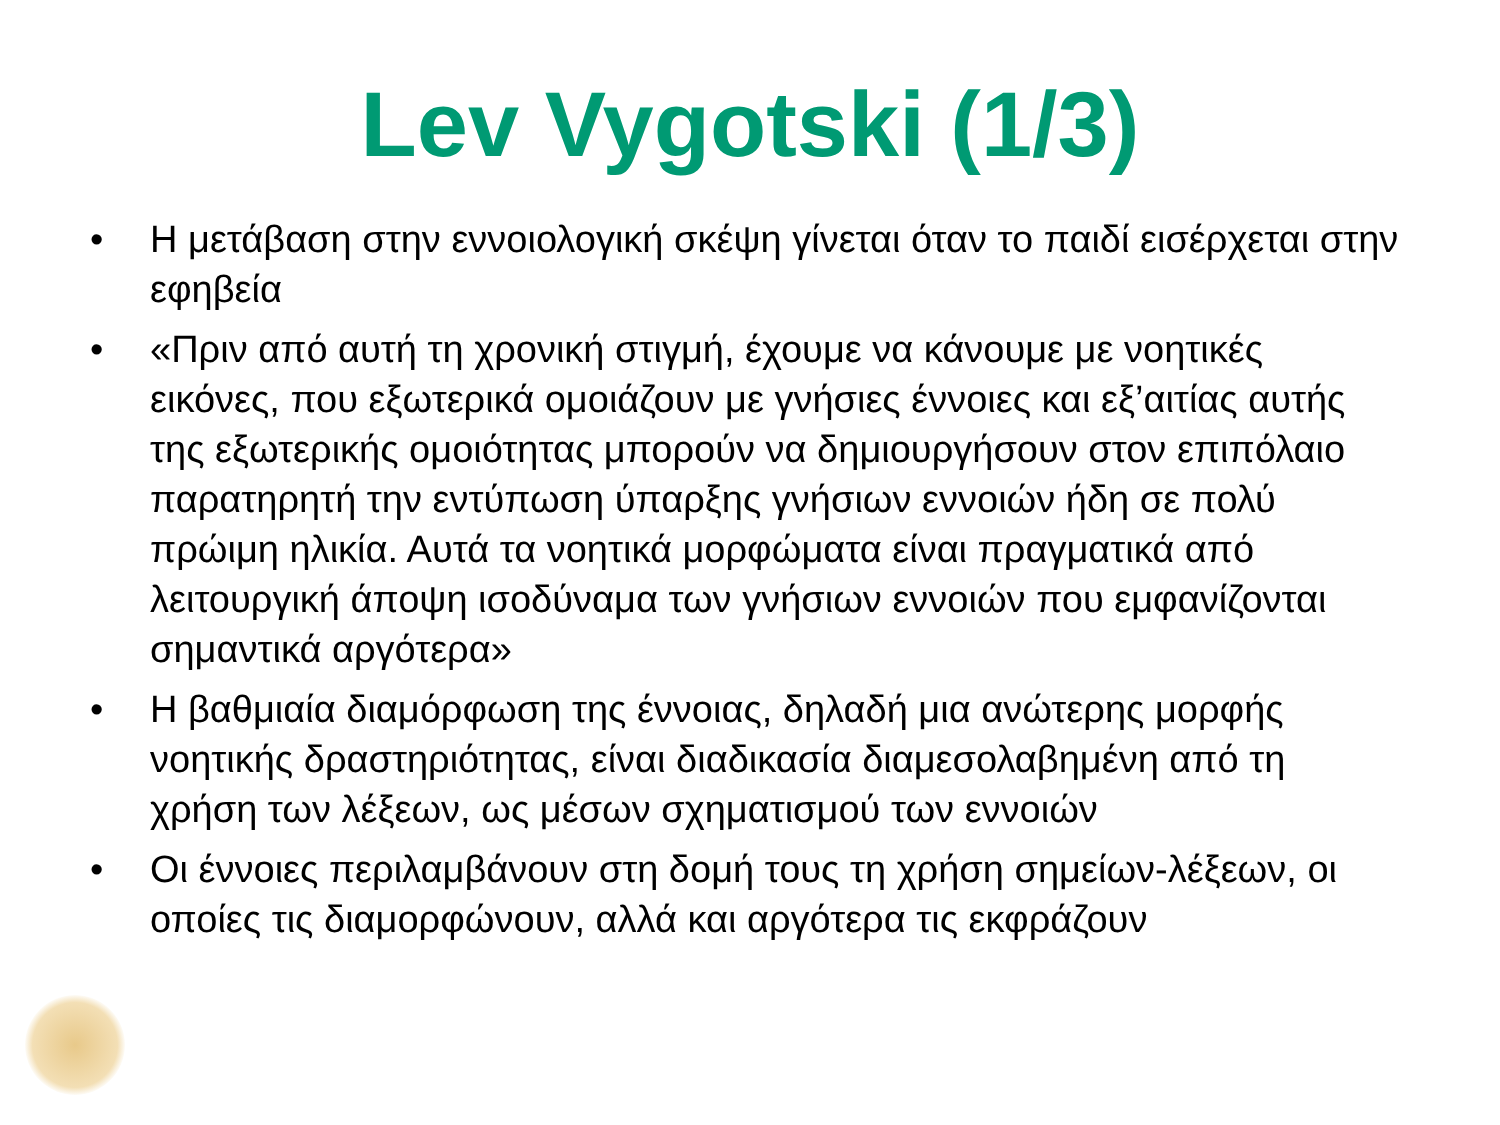Lev Vygotski (1/3)
• Η μετάβαση στην εννοιολογική σκέψη γίνεται όταν το παιδί εισέρχεται στην εφηβεία
• «Πριν από αυτή τη χρονική στιγμή, έχουμε να κάνουμε με νοητικές εικόνες, που εξωτερικά ομοιάζουν με γνήσιες έννοιες και εξ’αιτίας αυτής της εξωτερικής ομοιότητας μπορούν να δημιουργήσουν στον επιπόλαιο παρατηρητή την εντύπωση ύπαρξης γνήσιων εννοιών ήδη σε πολύ πρώιμη ηλικία. Αυτά τα νοητικά μορφώματα είναι πραγματικά από λειτουργική άποψη ισοδύναμα των γνήσιων εννοιών που εμφανίζονται σημαντικά αργότερα»
• Η βαθμιαία διαμόρφωση της έννοιας, δηλαδή μια ανώτερης μορφής νοητικής δραστηριότητας, είναι διαδικασία διαμεσολαβημένη από τη χρήση των λέξεων, ως μέσων σχηματισμού των εννοιών
• Οι έννοιες περιλαμβάνουν στη δομή τους τη χρήση σημείων-λέξεων, οι οποίες τις διαμορφώνουν, αλλά και αργότερα τις εκφράζουν